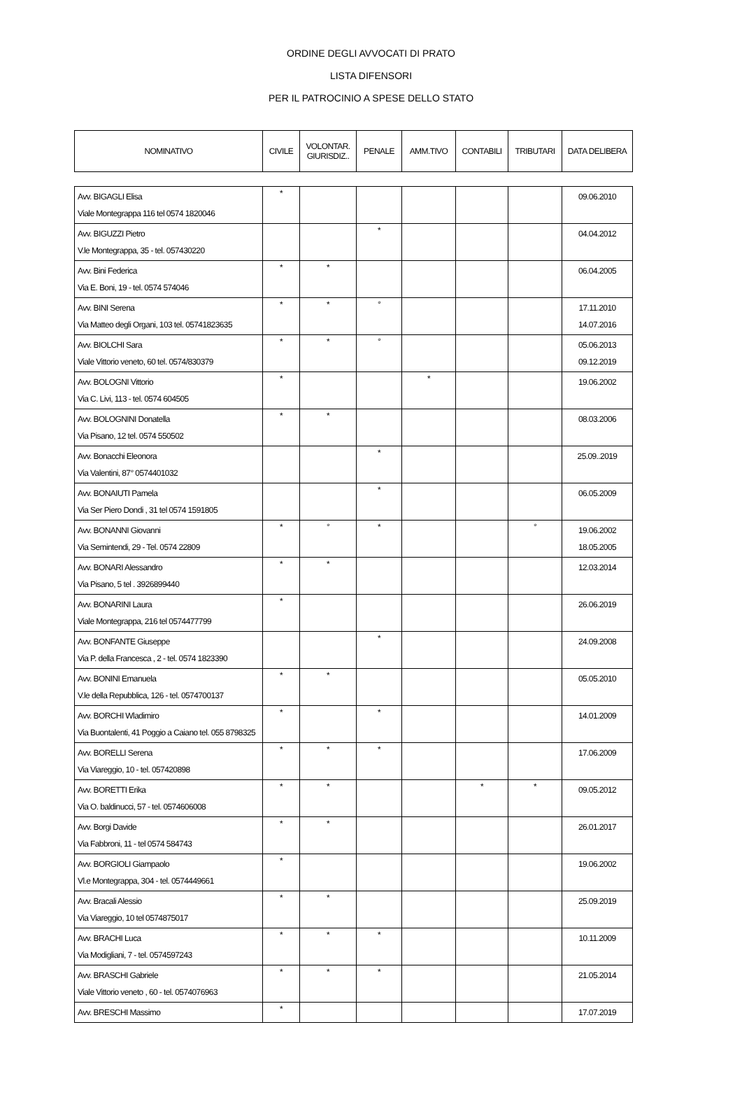ORDINE DEGLI AVVOCATI DI PRATO
LISTA DIFENSORI
PER IL PATROCINIO A SPESE DELLO STATO
| NOMINATIVO | CIVILE | VOLONTAR. GIURISDIZ.. | PENALE | AMM.TIVO | CONTABILI | TRIBUTARI | DATA DELIBERA |
| --- | --- | --- | --- | --- | --- | --- | --- |
| Avv. BIGAGLI Elisa Viale Montegrappa 116 tel 0574 1820046 | * | | | | | | 09.06.2010 |
| Avv. BIGUZZI Pietro V.le Montegrappa, 35 - tel. 057430220 | | | * | | | | 04.04.2012 |
| Avv. Bini Federica Via E. Boni, 19 - tel. 0574 574046 | * | * | | | | | 06.04.2005 |
| Avv. BINI Serena Via Matteo degli Organi, 103 tel. 05741823635 | * | * | ° | | | | 17.11.2010 14.07.2016 |
| Avv. BIOLCHI Sara Viale Vittorio veneto, 60 tel. 0574/830379 | * | * | ° | | | | 05.06.2013 09.12.2019 |
| Avv. BOLOGNI Vittorio Via C. Livi, 113 - tel. 0574 604505 | * | | | * | | | 19.06.2002 |
| Avv. BOLOGNINI Donatella Via Pisano, 12 tel. 0574 550502 | * | * | | | | | 08.03.2006 |
| Avv. Bonacchi Eleonora Via Valentini, 87° 0574401032 | | | * | | | | 25.09..2019 |
| Avv. BONAIUTI Pamela Via Ser Piero Dondi , 31 tel 0574 1591805 | | | * | | | | 06.05.2009 |
| Avv. BONANNI Giovanni Via Semintendi, 29 - Tel. 0574 22809 | * | ° | * | | | ° | 19.06.2002 18.05.2005 |
| Avv. BONARI Alessandro Via Pisano, 5 tel . 3926899440 | * | * | | | | | 12.03.2014 |
| Avv. BONARINI Laura Viale Montegrappa, 216 tel 0574477799 | * | | | | | | 26.06.2019 |
| Avv. BONFANTE Giuseppe Via P. della Francesca , 2 - tel. 0574 1823390 | | | * | | | | 24.09.2008 |
| Avv. BONINI Emanuela V.le della Repubblica, 126 - tel. 0574700137 | * | * | | | | | 05.05.2010 |
| Avv. BORCHI Wladimiro Via Buontalenti, 41 Poggio a Caiano tel. 055 8798325 | * | | * | | | | 14.01.2009 |
| Avv. BORELLI Serena Via Viareggio, 10 - tel. 057420898 | * | * | * | | | | 17.06.2009 |
| Avv. BORETTI Erika Via O. baldinucci, 57 - tel. 0574606008 | * | * | | | * | * | 09.05.2012 |
| Avv. Borgi Davide Via Fabbroni, 11 - tel 0574 584743 | * | * | | | | | 26.01.2017 |
| Avv. BORGIOLI Giampaolo Vl.e Montegrappa, 304 - tel. 0574449661 | * | | | | | | 19.06.2002 |
| Avv. Bracali Alessio Via Viareggio, 10 tel 0574875017 | * | * | | | | | 25.09.2019 |
| Avv. BRACHI Luca Via Modigliani, 7 - tel. 0574597243 | * | * | * | | | | 10.11.2009 |
| Avv. BRASCHI Gabriele Viale Vittorio veneto , 60 - tel. 0574076963 | * | * | * | | | | 21.05.2014 |
| Avv. BRESCHI Massimo | * | | | | | | 17.07.2019 |